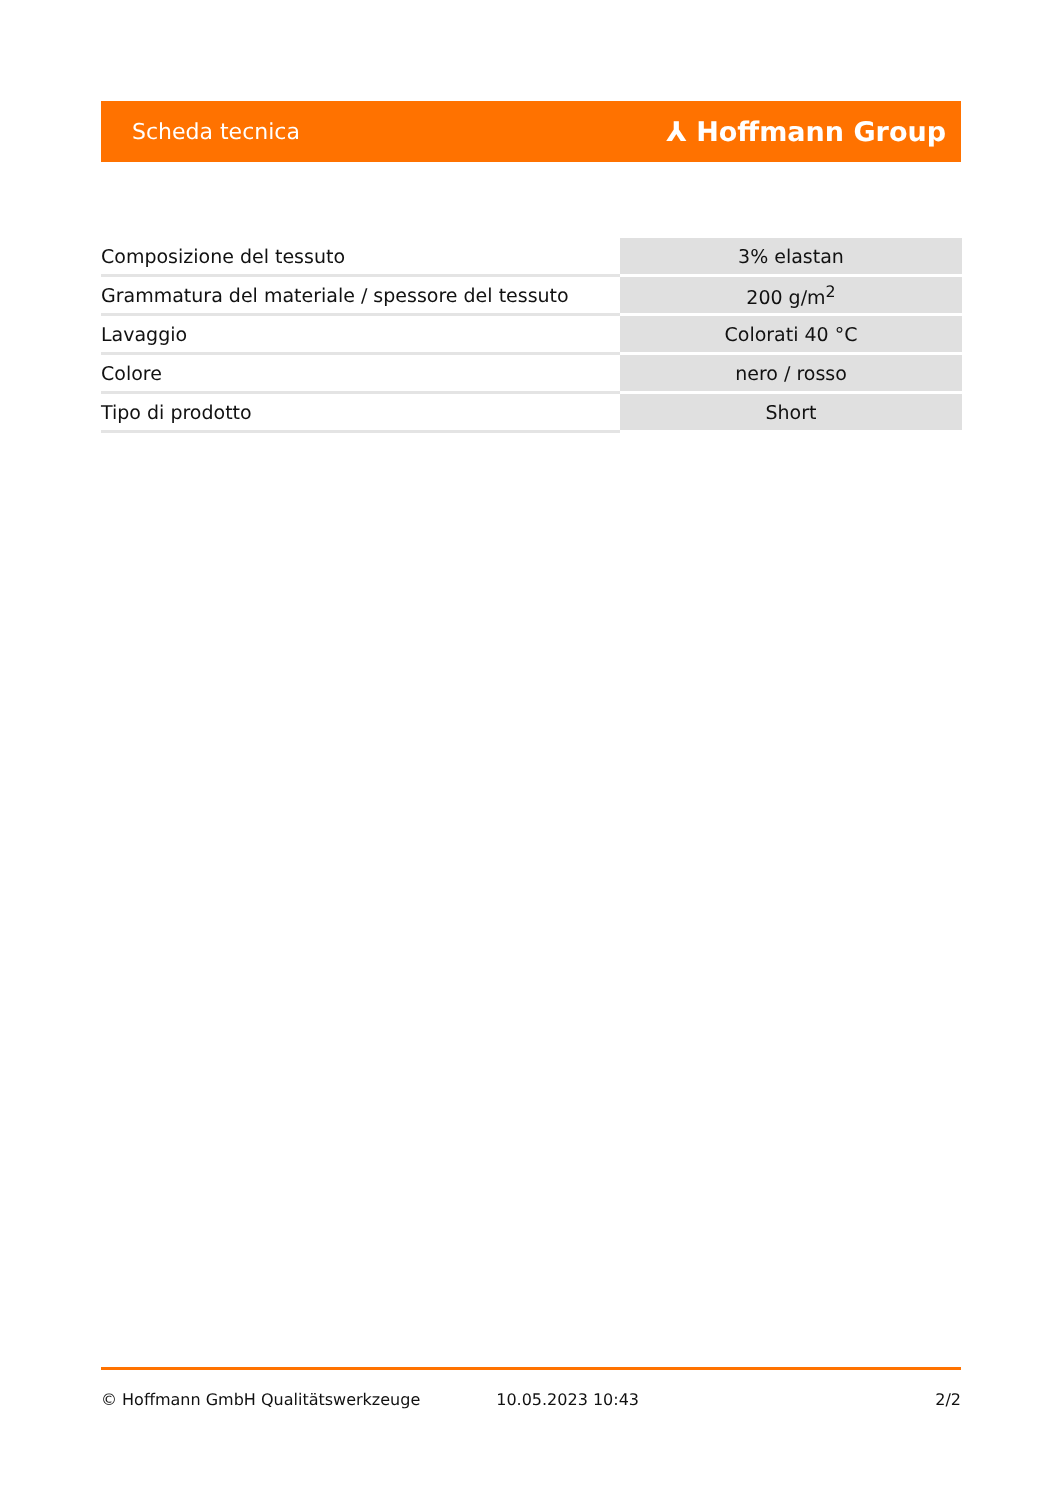Scheda tecnica ⅄ Hoffmann Group
| Composizione del tessuto | 3% elastan |
| Grammatura del materiale / spessore del tessuto | 200 g/m<sup>2</sup> |
| Lavaggio | Colorati 40 °C |
| Colore | nero / rosso |
| Tipo di prodotto | Short |
© Hoffmann GmbH Qualitätswerkzeuge 10.05.2023 10:43 2/2